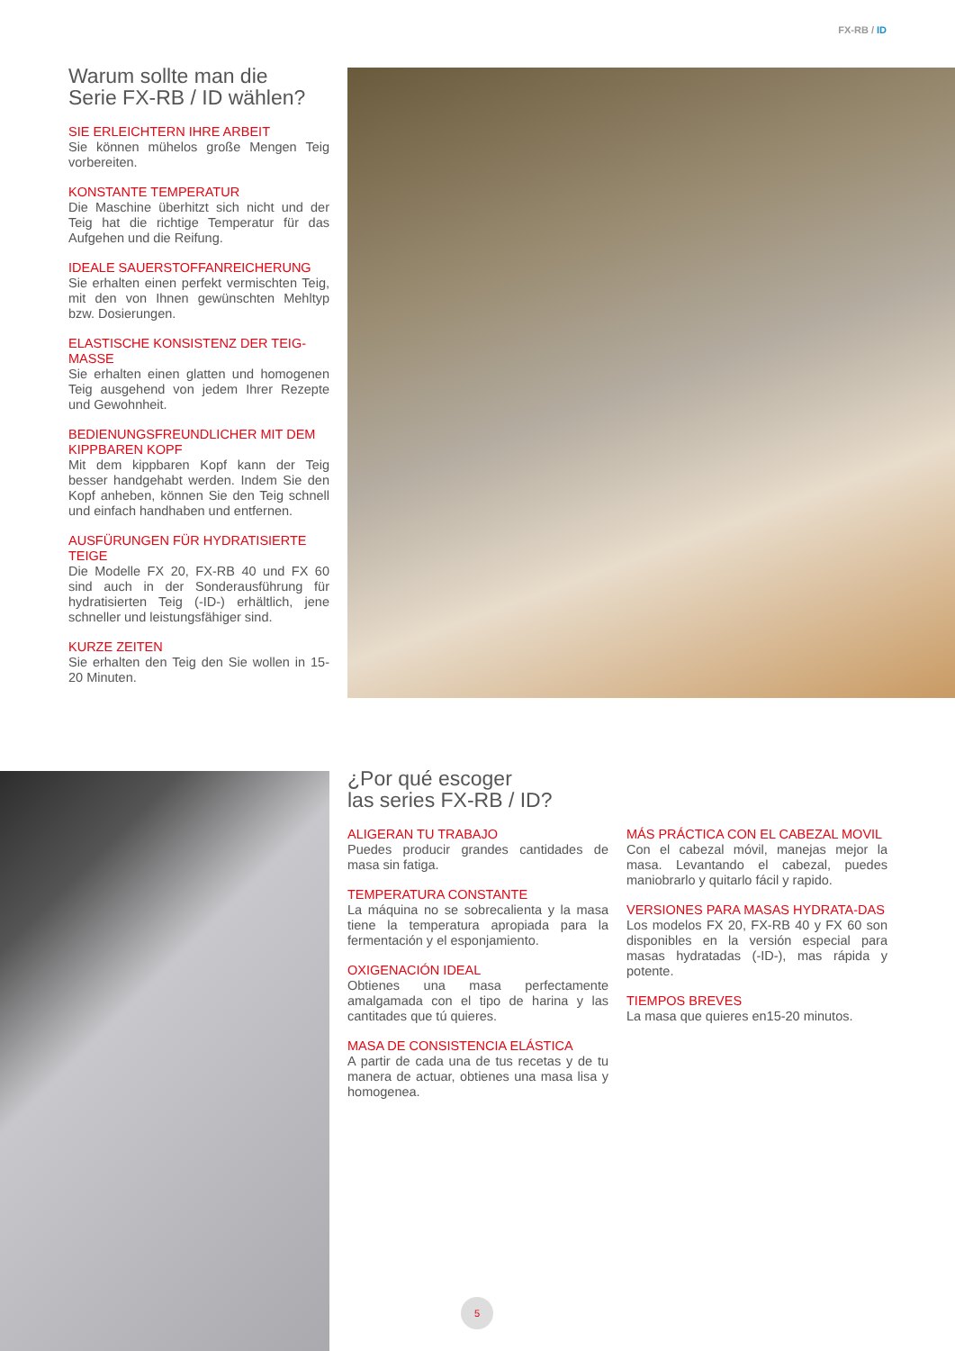FX-RB / ID
Warum sollte man die
Serie FX-RB / ID wählen?
SIE ERLEICHTERN IHRE ARBEIT
Sie können mühelos große Mengen Teig vorbereiten.
KONSTANTE TEMPERATUR
Die Maschine überhitzt sich nicht und der Teig hat die richtige Temperatur für das Aufgehen und die Reifung.
IDEALE SAUERSTOFFANREICHERUNG
Sie erhalten einen perfekt vermischten Teig, mit den von Ihnen gewünschten Mehltyp bzw. Dosierungen.
ELASTISCHE KONSISTENZ DER TEIG-MASSE
Sie erhalten einen glatten und homogenen Teig ausgehend von jedem Ihrer Rezepte und Gewohnheit.
BEDIENUNGSFREUNDLICHER MIT DEM KIPPBAREN KOPF
Mit dem kippbaren Kopf kann der Teig besser handgehabt werden. Indem Sie den Kopf anheben, können Sie den Teig schnell und einfach handhaben und entfernen.
AUSFÜRUNGEN FÜR HYDRATISIERTE TEIGE
Die Modelle FX 20, FX-RB 40 und FX 60 sind auch in der Sonderausführung für hydratisierten Teig (-ID-) erhältlich, jene schneller und leistungsfähiger sind.
KURZE ZEITEN
Sie erhalten den Teig den Sie wollen in 15-20 Minuten.
¿Por qué escoger
las series FX-RB / ID?
ALIGERAN TU TRABAJO
Puedes producir grandes cantidades de masa sin fatiga.
TEMPERATURA CONSTANTE
La máquina no se sobrecalienta y la masa tiene la temperatura apropiada para la fermentación y el esponjamiento.
OXIGENACIÓN IDEAL
Obtienes una masa perfectamente amalgamada con el tipo de harina y las cantitades que tú quieres.
MASA DE CONSISTENCIA ELÁSTICA
A partir de cada una de tus recetas y de tu manera de actuar, obtienes una masa lisa y homogenea.
MÁS PRÁCTICA CON EL CABEZAL MOVIL
Con el cabezal móvil, manejas mejor la masa. Levantando el cabezal, puedes maniobrarlo y quitarlo fácil y rapido.
VERSIONES PARA MASAS HYDRATA-DAS
Los modelos FX 20, FX-RB 40 y FX 60 son disponibles en la versión especial para masas hydratadas (-ID-), mas rápida y potente.
TIEMPOS BREVES
La masa que quieres en15-20 minutos.
5